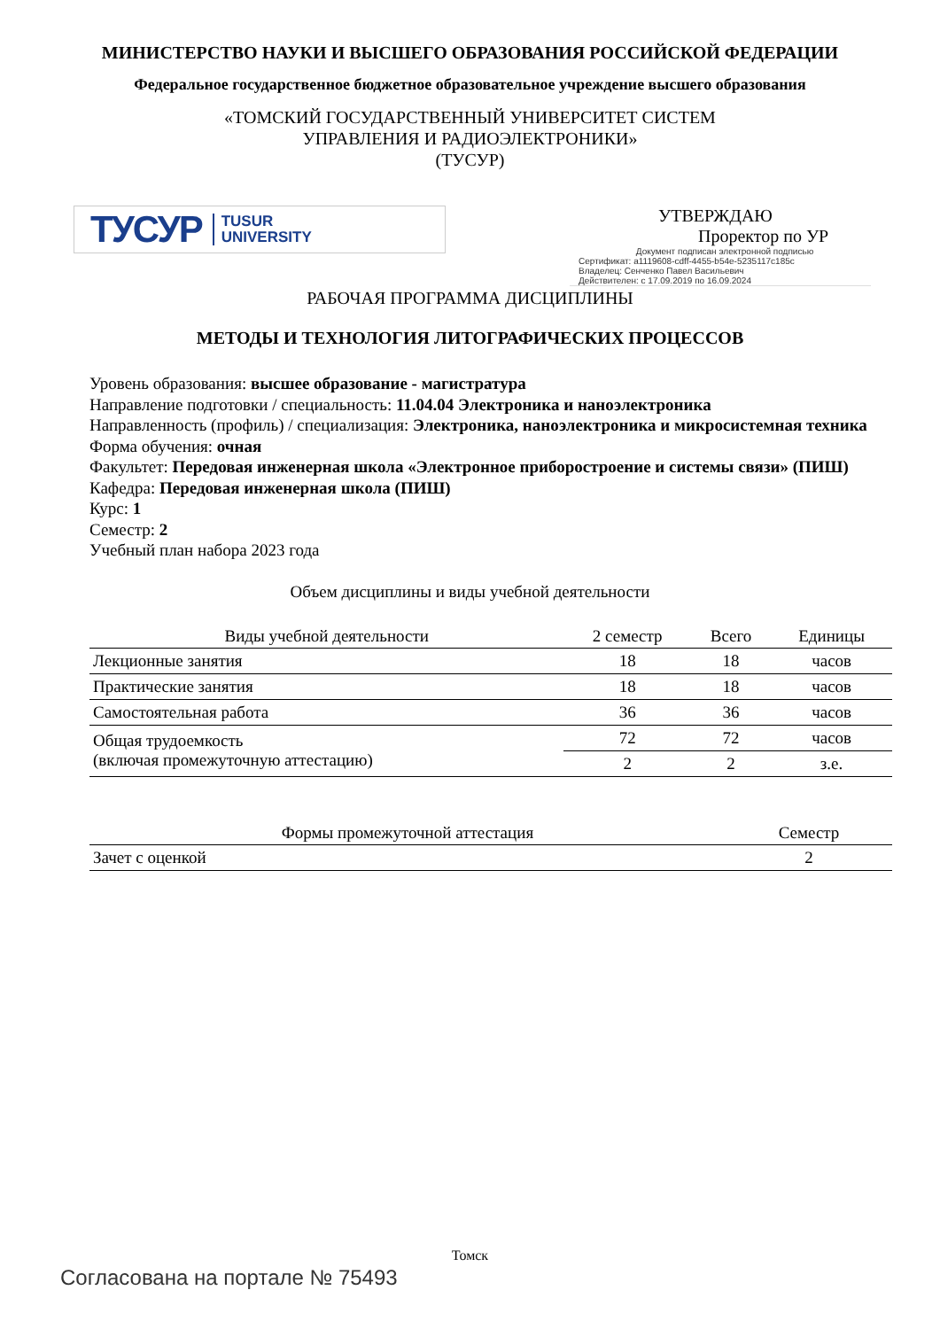МИНИСТЕРСТВО НАУКИ И ВЫСШЕГО ОБРАЗОВАНИЯ РОССИЙСКОЙ ФЕДЕРАЦИИ
Федеральное государственное бюджетное образовательное учреждение высшего образования
«ТОМСКИЙ ГОСУДАРСТВЕННЫЙ УНИВЕРСИТЕТ СИСТЕМ
УПРАВЛЕНИЯ И РАДИОЭЛЕКТРОНИКИ»
(ТУСУР)
ТУСУР TUSUR
UNIVERSITY
УТВЕРЖДАЮ
Проректор по УР
Документ подписан электронной подписью
Сертификат: a1119608-cdff-4455-b54e-5235117c185c
Владелец: Сенченко Павел Васильевич
Действителен: с 17.09.2019 по 16.09.2024
РАБОЧАЯ ПРОГРАММА ДИСЦИПЛИНЫ
МЕТОДЫ И ТЕХНОЛОГИЯ ЛИТОГРАФИЧЕСКИХ ПРОЦЕССОВ
Уровень образования: высшее образование - магистратура
Направление подготовки / специальность: 11.04.04 Электроника и наноэлектроника
Направленность (профиль) / специализация: Электроника, наноэлектроника и микросистемная техника
Форма обучения: очная
Факультет: Передовая инженерная школа «Электронное приборостроение и системы связи» (ПИШ)
Кафедра: Передовая инженерная школа (ПИШ)
Курс: 1
Семестр: 2
Учебный план набора 2023 года
Объем дисциплины и виды учебной деятельности
| Виды учебной деятельности | 2 семестр | Всего | Единицы |
| --- | --- | --- | --- |
| Лекционные занятия | 18 | 18 | часов |
| Практические занятия | 18 | 18 | часов |
| Самостоятельная работа | 36 | 36 | часов |
| Общая трудоемкость (включая промежуточную аттестацию) | 72 | 72 | часов |
| | 2 | 2 | з.е. |
| Формы промежуточной аттестация | Семестр |
| --- | --- |
| Зачет с оценкой | 2 |
Томск
Согласована на портале № 75493